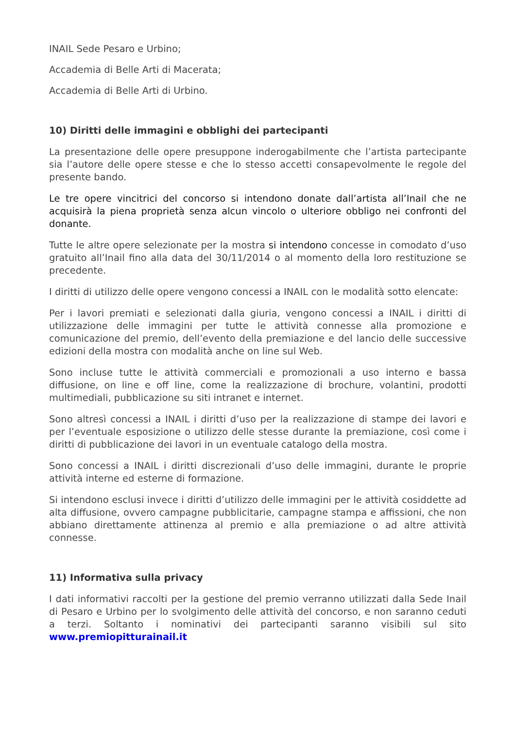INAIL Sede Pesaro e Urbino;
Accademia di Belle Arti di Macerata;
Accademia di Belle Arti di Urbino.
10) Diritti delle immagini e obblighi dei partecipanti
La presentazione delle opere presuppone inderogabilmente che l’artista partecipante sia l’autore delle opere stesse e che lo stesso accetti consapevolmente le regole del presente bando.
Le tre opere vincitrici del concorso si intendono donate dall’artista all’Inail che ne acquisirà la piena proprietà senza alcun vincolo o ulteriore obbligo nei confronti del donante.
Tutte le altre opere selezionate per la mostra si intendono concesse in comodato d’uso gratuito all’Inail fino alla data del 30/11/2014 o al momento della loro restituzione se precedente.
I diritti di utilizzo delle opere vengono concessi a INAIL con le modalità sotto elencate:
Per i lavori premiati e selezionati dalla giuria, vengono concessi a INAIL i diritti di utilizzazione delle immagini per tutte le attività connesse alla promozione e comunicazione del premio, dell’evento della premiazione e del lancio delle successive edizioni della mostra con modalità anche on line sul Web.
Sono incluse tutte le attività commerciali e promozionali a uso interno e bassa diffusione, on line e off line, come la realizzazione di brochure, volantini, prodotti multimediali, pubblicazione su siti intranet e internet.
Sono altresì concessi a INAIL i diritti d’uso per la realizzazione di stampe dei lavori e per l’eventuale esposizione o utilizzo delle stesse durante la premiazione, così come i diritti di pubblicazione dei lavori in un eventuale catalogo della mostra.
Sono concessi a INAIL i diritti discrezionali d’uso delle immagini, durante le proprie attività interne ed esterne di formazione.
Si intendono esclusi invece i diritti d’utilizzo delle immagini per le attività cosiddette ad alta diffusione, ovvero campagne pubblicitarie, campagne stampa e affissioni, che non abbiano direttamente attinenza al premio e alla premiazione o ad altre attività connesse.
11) Informativa sulla privacy
I dati informativi raccolti per la gestione del premio verranno utilizzati dalla Sede Inail di Pesaro e Urbino per lo svolgimento delle attività del concorso, e non saranno ceduti a terzi. Soltanto i nominativi dei partecipanti saranno visibili sul sito www.premiopitturainail.it